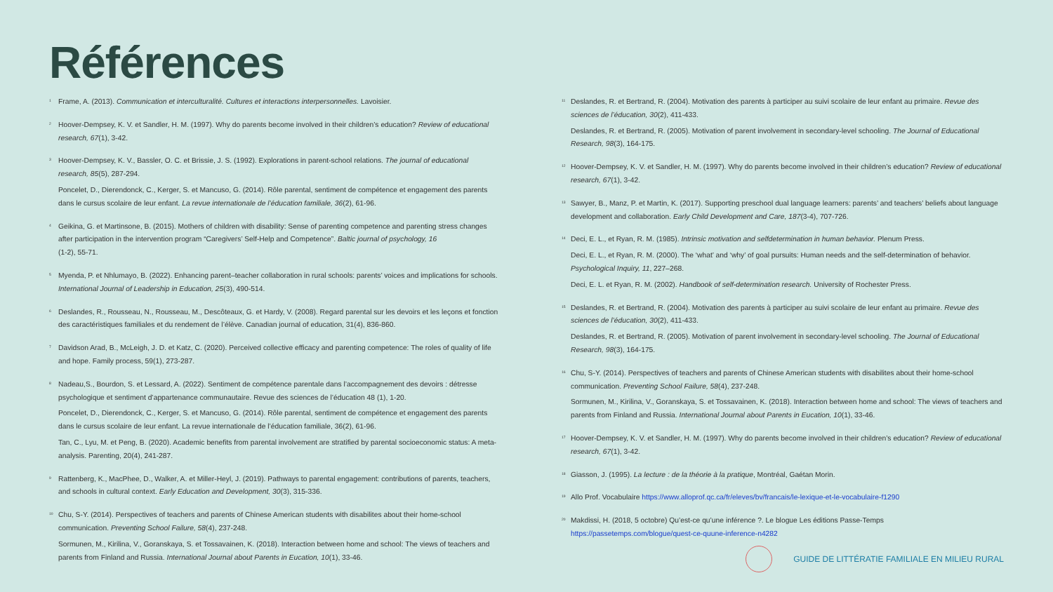Références
1
Frame, A. (2013). Communication et interculturalité. Cultures et interactions interpersonnelles. Lavoisier.
2
Hoover-Dempsey, K. V. et Sandler, H. M. (1997). Why do parents become involved in their children’s education? Review of educational research, 67(1), 3-42.
3
Hoover-Dempsey, K. V., Bassler, O. C. et Brissie, J. S. (1992). Explorations in parent-school relations. The journal of educational research, 85(5), 287-294.
Poncelet, D., Dierendonck, C., Kerger, S. et Mancuso, G. (2014). Rôle parental, sentiment de compétence et engagement des parents dans le cursus scolaire de leur enfant. La revue internationale de l’éducation familiale, 36(2), 61-96.
4
Geikina, G. et Martinsone, B. (2015). Mothers of children with disability: Sense of parenting competence and parenting stress changes after participation in the intervention program “Caregivers’ Self-Help and Competence”. Baltic journal of psychology, 16
(1-2), 55-71.
5
Myenda, P. et Nhlumayo, B. (2022). Enhancing parent–teacher collaboration in rural schools: parents’ voices and implications for schools. International Journal of Leadership in Education, 25(3), 490-514.
6
Deslandes, R., Rousseau, N., Rousseau, M., Descôteaux, G. et Hardy, V. (2008). Regard parental sur les devoirs et les leçons et fonction des caractéristiques familiales et du rendement de l’élève. Canadian journal of education, 31(4), 836-860.
7
Davidson Arad, B., McLeigh, J. D. et Katz, C. (2020). Perceived collective efficacy and parenting competence: The roles of quality of life and hope. Family process, 59(1), 273-287.
8
Nadeau,S., Bourdon, S. et Lessard, A. (2022). Sentiment de compétence parentale dans l’accompagnement des devoirs : détresse psychologique et sentiment d’appartenance communautaire. Revue des sciences de l’éducation 48 (1), 1-20.
Poncelet, D., Dierendonck, C., Kerger, S. et Mancuso, G. (2014). Rôle parental, sentiment de compétence et engagement des parents dans le cursus scolaire de leur enfant. La revue internationale de l’éducation familiale, 36(2), 61-96.
Tan, C., Lyu, M. et Peng, B. (2020). Academic benefits from parental involvement are stratified by parental socioeconomic status: A meta-analysis. Parenting, 20(4), 241-287.
9
Rattenberg, K., MacPhee, D., Walker, A. et Miller-Heyl, J. (2019). Pathways to parental engagement: contributions of parents, teachers, and schools in cultural context. Early Education and Development, 30(3), 315-336.
10
Chu, S-Y. (2014). Perspectives of teachers and parents of Chinese American students with disabilites about their home-school communication. Preventing School Failure, 58(4), 237-248.
Sormunen, M., Kirilina, V., Goranskaya, S. et Tossavainen, K. (2018). Interaction between home and school: The views of teachers and parents from Finland and Russia. International Journal about Parents in Eucation, 10(1), 33-46.
11
Deslandes, R. et Bertrand, R. (2004). Motivation des parents à participer au suivi scolaire de leur enfant au primaire. Revue des sciences de l’éducation, 30(2), 411-433.
Deslandes, R. et Bertrand, R. (2005). Motivation of parent involvement in secondary-level schooling. The Journal of Educational Research, 98(3), 164-175.
12
Hoover-Dempsey, K. V. et Sandler, H. M. (1997). Why do parents become involved in their children’s education? Review of educational research, 67(1), 3-42.
13
Sawyer, B., Manz, P. et Martin, K. (2017). Supporting preschool dual language learners: parents’ and teachers’ beliefs about language development and collaboration. Early Child Development and Care, 187(3-4), 707-726.
14
Deci, E. L., et Ryan, R. M. (1985). Intrinsic motivation and selfdetermination in human behavior. Plenum Press.
Deci, E. L., et Ryan, R. M. (2000). The ‘what’ and ‘why’ of goal pursuits: Human needs and the self-determination of behavior. Psychological Inquiry, 11, 227–268.
Deci, E. L. et Ryan, R. M. (2002). Handbook of self-determination research. University of Rochester Press.
15
Deslandes, R. et Bertrand, R. (2004). Motivation des parents à participer au suivi scolaire de leur enfant au primaire. Revue des sciences de l’éducation, 30(2), 411-433.
Deslandes, R. et Bertrand, R. (2005). Motivation of parent involvement in secondary-level schooling. The Journal of Educational Research, 98(3), 164-175.
16
Chu, S-Y. (2014). Perspectives of teachers and parents of Chinese American students with disabilites about their home-school communication. Preventing School Failure, 58(4), 237-248.
Sormunen, M., Kirilina, V., Goranskaya, S. et Tossavainen, K. (2018). Interaction between home and school: The views of teachers and parents from Finland and Russia. International Journal about Parents in Eucation, 10(1), 33-46.
17
Hoover-Dempsey, K. V. et Sandler, H. M. (1997). Why do parents become involved in their children’s education? Review of educational research, 67(1), 3-42.
18
Giasson, J. (1995). La lecture : de la théorie à la pratique, Montréal, Gaétan Morin.
19
Allo Prof. Vocabulaire https://www.alloprof.qc.ca/fr/eleves/bv/francais/le-lexique-et-le-vocabulaire-f1290
20
Makdissi, H. (2018, 5 octobre) Qu’est-ce qu’une inférence ?. Le blogue Les éditions Passe-Temps https://passetemps.com/blogue/quest-ce-quune-inference-n4282
GUIDE DE LITTÉRATIE FAMILIALE EN MILIEU RURAL